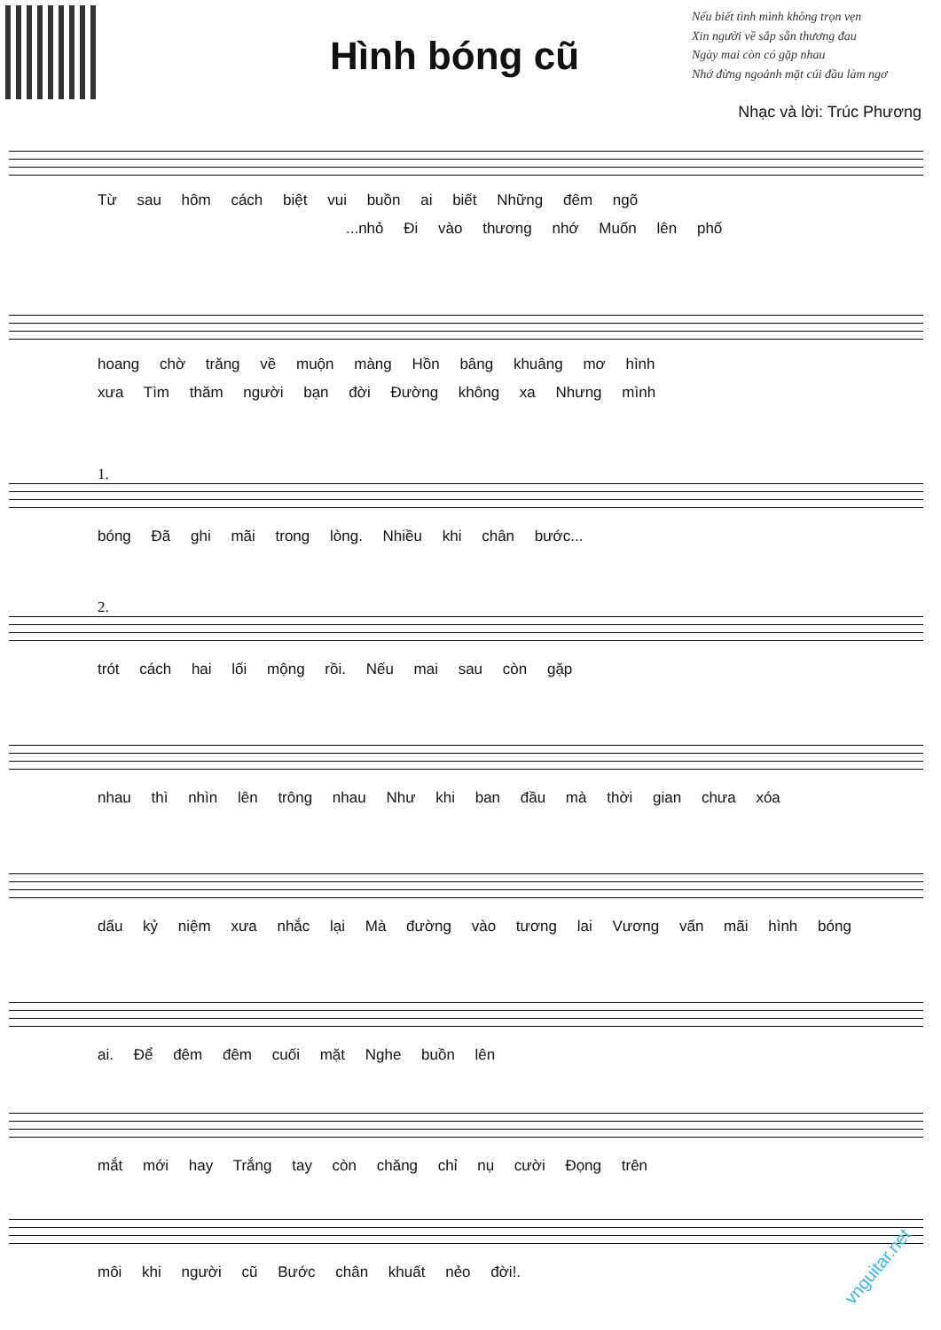Hình bóng cũ
Nếu biết tình mình không trọn vẹn
Xin người về sắp sẵn thương đau
Ngày mai còn có gặp nhau
Nhớ đừng ngoảnh mặt cúi đầu làm ngơ
Nhạc và lời: Trúc Phương
Từ sau hôm cách biệt vui buồn ai biết Những đêm ngõ
...nhỏ Đi vào thương nhớ Muốn lên phố
hoang chờ trăng về muộn màng Hồn bâng khuâng mơ hình
xưa Tìm thăm người bạn đời Đường không xa Nhưng mình
1.
bóng Đã ghi mãi trong lòng. Nhiều khi chân bước...
2.
trót cách hai lối mộng rồi. Nếu mai sau còn gặp
nhau thì nhìn lên trông nhau Như khi ban đầu mà thời gian chưa xóa
dấu kỷ niệm xưa nhắc lại Mà đường vào tương lai Vương vấn mãi hình bóng
ai. Để đêm đêm cuối mặt Nghe buồn lên
mắt mới hay Trắng tay còn chăng chỉ nụ cười Đọng trên
môi khi người cũ Bước chân khuất nẻo đời!.
vnguitar.net